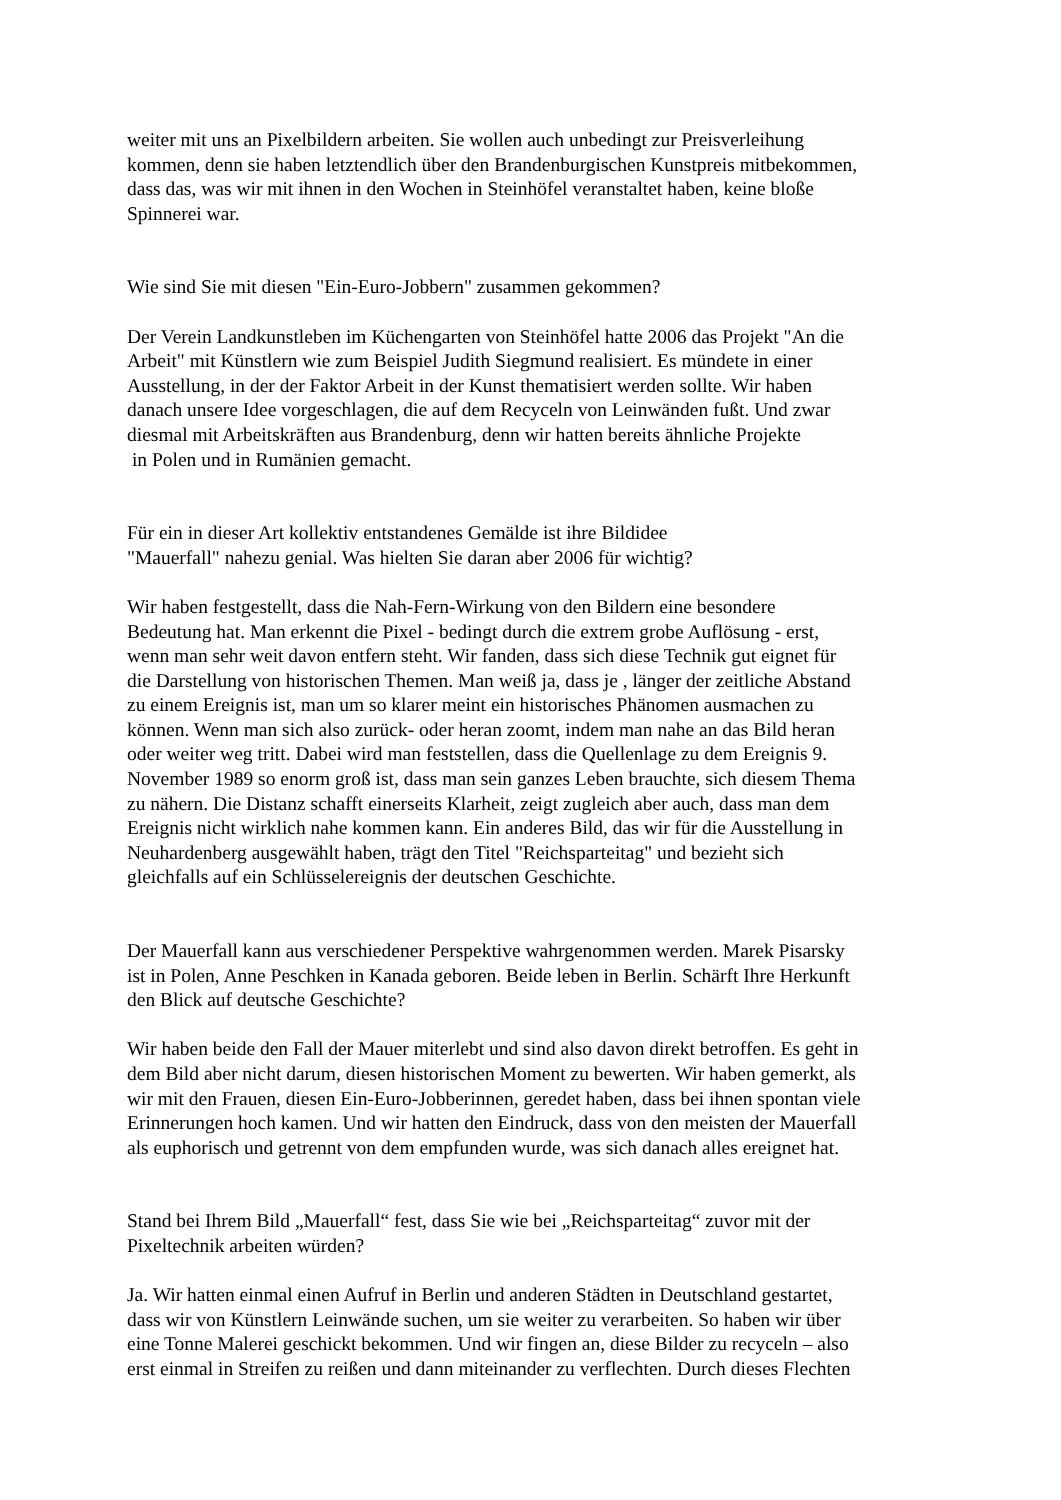weiter mit uns an Pixelbildern arbeiten. Sie wollen auch unbedingt zur Preisverleihung
kommen, denn sie haben letztendlich über den Brandenburgischen Kunstpreis mitbekommen,
dass das, was wir mit ihnen in den Wochen in Steinhöfel veranstaltet haben, keine bloße
Spinnerei war.
Wie sind Sie mit diesen "Ein-Euro-Jobbern" zusammen gekommen?
Der Verein Landkunstleben im Küchengarten von Steinhöfel hatte 2006 das Projekt "An die
Arbeit" mit Künstlern wie zum Beispiel Judith Siegmund realisiert. Es mündete in einer
Ausstellung, in der der Faktor Arbeit in der Kunst thematisiert werden sollte. Wir haben
danach unsere Idee vorgeschlagen, die auf dem Recyceln von Leinwänden fußt. Und zwar
diesmal mit Arbeitskräften aus Brandenburg, denn wir hatten bereits ähnliche Projekte
in Polen und in Rumänien gemacht.
Für ein in dieser Art kollektiv entstandenes Gemälde ist ihre Bildidee
"Mauerfall" nahezu genial. Was hielten Sie daran aber 2006 für wichtig?
Wir haben festgestellt, dass die Nah-Fern-Wirkung von den Bildern eine besondere
Bedeutung hat. Man erkennt die Pixel - bedingt durch die extrem grobe Auflösung - erst,
wenn man sehr weit davon entfern steht. Wir fanden, dass sich diese Technik gut eignet für
die Darstellung von historischen Themen. Man weiß ja, dass je , länger der zeitliche Abstand
zu einem Ereignis ist, man um so klarer meint ein historisches Phänomen ausmachen zu
können. Wenn man sich also zurück- oder heran zoomt, indem man nahe an das Bild heran
oder weiter weg tritt. Dabei wird man feststellen, dass die Quellenlage zu dem Ereignis 9.
November 1989 so enorm groß ist, dass man sein ganzes Leben brauchte, sich diesem Thema
zu nähern. Die Distanz schafft einerseits Klarheit, zeigt zugleich aber auch, dass man dem
Ereignis nicht wirklich nahe kommen kann. Ein anderes Bild, das wir für die Ausstellung in
Neuhardenberg ausgewählt haben, trägt den Titel "Reichsparteitag" und bezieht sich
gleichfalls auf ein Schlüsselereignis der deutschen Geschichte.
Der Mauerfall kann aus verschiedener Perspektive wahrgenommen werden. Marek Pisarsky
ist in Polen, Anne Peschken in Kanada geboren. Beide leben in Berlin. Schärft Ihre Herkunft
den Blick auf deutsche Geschichte?
Wir haben beide den Fall der Mauer miterlebt und sind also davon direkt betroffen. Es geht in
dem Bild aber nicht darum, diesen historischen Moment zu bewerten. Wir haben gemerkt, als
wir mit den Frauen, diesen Ein-Euro-Jobberinnen, geredet haben, dass bei ihnen spontan viele
Erinnerungen hoch kamen. Und wir hatten den Eindruck, dass von den meisten der Mauerfall
als euphorisch und getrennt von dem empfunden wurde, was sich danach alles ereignet hat.
Stand bei Ihrem Bild „Mauerfall“ fest, dass Sie wie bei „Reichsparteitag“ zuvor mit der
Pixeltechnik arbeiten würden?
Ja. Wir hatten einmal einen Aufruf in Berlin und anderen Städten in Deutschland gestartet,
dass wir von Künstlern Leinwände suchen, um sie weiter zu verarbeiten. So haben wir über
eine Tonne Malerei geschickt bekommen. Und wir fingen an, diese Bilder zu recyceln – also
erst einmal in Streifen zu reißen und dann miteinander zu verflechten. Durch dieses Flechten